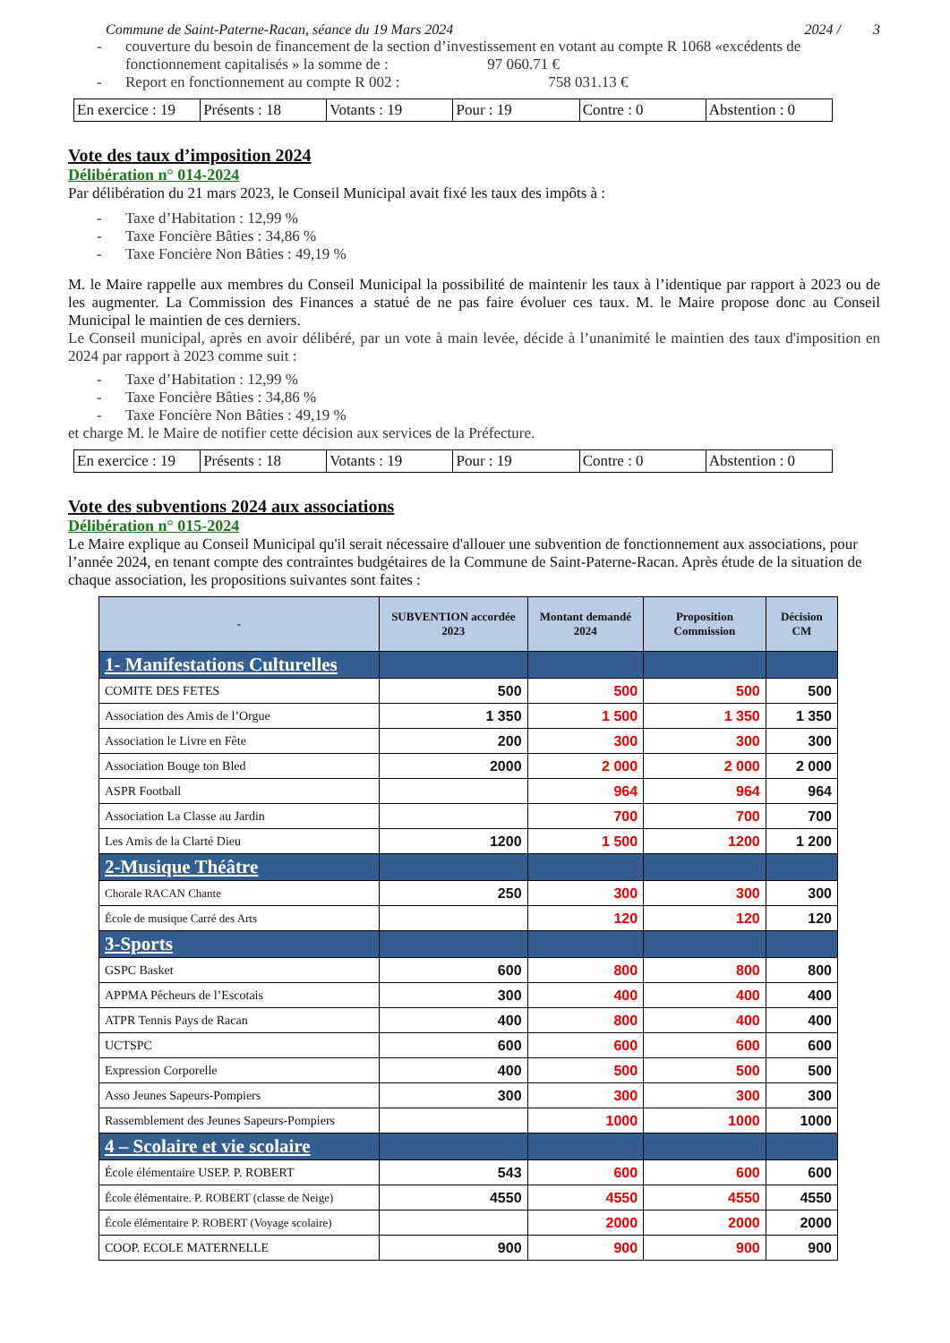Commune de Saint-Paterne-Racan, séance du 19 Mars 2024 2024 / 3
- couverture du besoin de financement de la section d’investissement en votant au compte R 1068 «excédents de fonctionnement capitalisés » la somme de : 97 060.71 €
- Report en fonctionnement au compte R 002 : 758 031.13 €
| En exercice : 19 | Présents : 18 | Votants : 19 | Pour : 19 | Contre : 0 | Abstention : 0 |
Vote des taux d’imposition 2024
Délibération n° 014-2024
Par délibération du 21 mars 2023, le Conseil Municipal avait fixé les taux des impôts à :
- Taxe d’Habitation : 12,99 %
- Taxe Foncière Bâties : 34,86 %
- Taxe Foncière Non Bâties : 49,19 %
M. le Maire rappelle aux membres du Conseil Municipal la possibilité de maintenir les taux à l’identique par rapport à 2023 ou de les augmenter. La Commission des Finances a statué de ne pas faire évoluer ces taux. M. le Maire propose donc au Conseil Municipal le maintien de ces derniers.
Le Conseil municipal, après en avoir délibéré, par un vote à main levée, décide à l’unanimité le maintien des taux d'imposition en 2024 par rapport à 2023 comme suit :
- Taxe d’Habitation : 12,99 %
- Taxe Foncière Bâties : 34,86 %
- Taxe Foncière Non Bâties : 49,19 %
et charge M. le Maire de notifier cette décision aux services de la Préfecture.
| En exercice : 19 | Présents : 18 | Votants : 19 | Pour : 19 | Contre : 0 | Abstention : 0 |
Vote des subventions 2024 aux associations
Délibération n° 015-2024
Le Maire explique au Conseil Municipal qu'il serait nécessaire d'allouer une subvention de fonctionnement aux associations, pour l’année 2024, en tenant compte des contraintes budgétaires de la Commune de Saint-Paterne-Racan. Après étude de la situation de chaque association, les propositions suivantes sont faites :
| - | SUBVENTION accordée 2023 | Montant demandé 2024 | Proposition Commission | Décision CM |
| --- | --- | --- | --- | --- |
| 1- Manifestations Culturelles | | | | |
| COMITE DES FETES | 500 | 500 | 500 | 500 |
| Association des Amis de l’Orgue | 1 350 | 1 500 | 1 350 | 1 350 |
| Association le Livre en Fête | 200 | 300 | 300 | 300 |
| Association Bouge ton Bled | 2000 | 2 000 | 2 000 | 2 000 |
| ASPR Football | | 964 | 964 | 964 |
| Association La Classe au Jardin | | 700 | 700 | 700 |
| Les Amis de la Clarté Dieu | 1200 | 1 500 | 1200 | 1 200 |
| 2-Musique Théâtre | | | | |
| Chorale RACAN Chante | 250 | 300 | 300 | 300 |
| École de musique Carré des Arts | | 120 | 120 | 120 |
| 3-Sports | | | | |
| GSPC Basket | 600 | 800 | 800 | 800 |
| APPMA Pêcheurs de l’Escotais | 300 | 400 | 400 | 400 |
| ATPR Tennis Pays de Racan | 400 | 800 | 400 | 400 |
| UCTSPC | 600 | 600 | 600 | 600 |
| Expression Corporelle | 400 | 500 | 500 | 500 |
| Asso Jeunes Sapeurs-Pompiers | 300 | 300 | 300 | 300 |
| Rassemblement des Jeunes Sapeurs-Pompiers | | 1000 | 1000 | 1000 |
| 4 – Scolaire et vie scolaire | | | | |
| École élémentaire USEP. P. ROBERT | 543 | 600 | 600 | 600 |
| École élémentaire. P. ROBERT (classe de Neige) | 4550 | 4550 | 4550 | 4550 |
| École élémentaire P. ROBERT (Voyage scolaire) | | 2000 | 2000 | 2000 |
| COOP. ECOLE MATERNELLE | 900 | 900 | 900 | 900 |